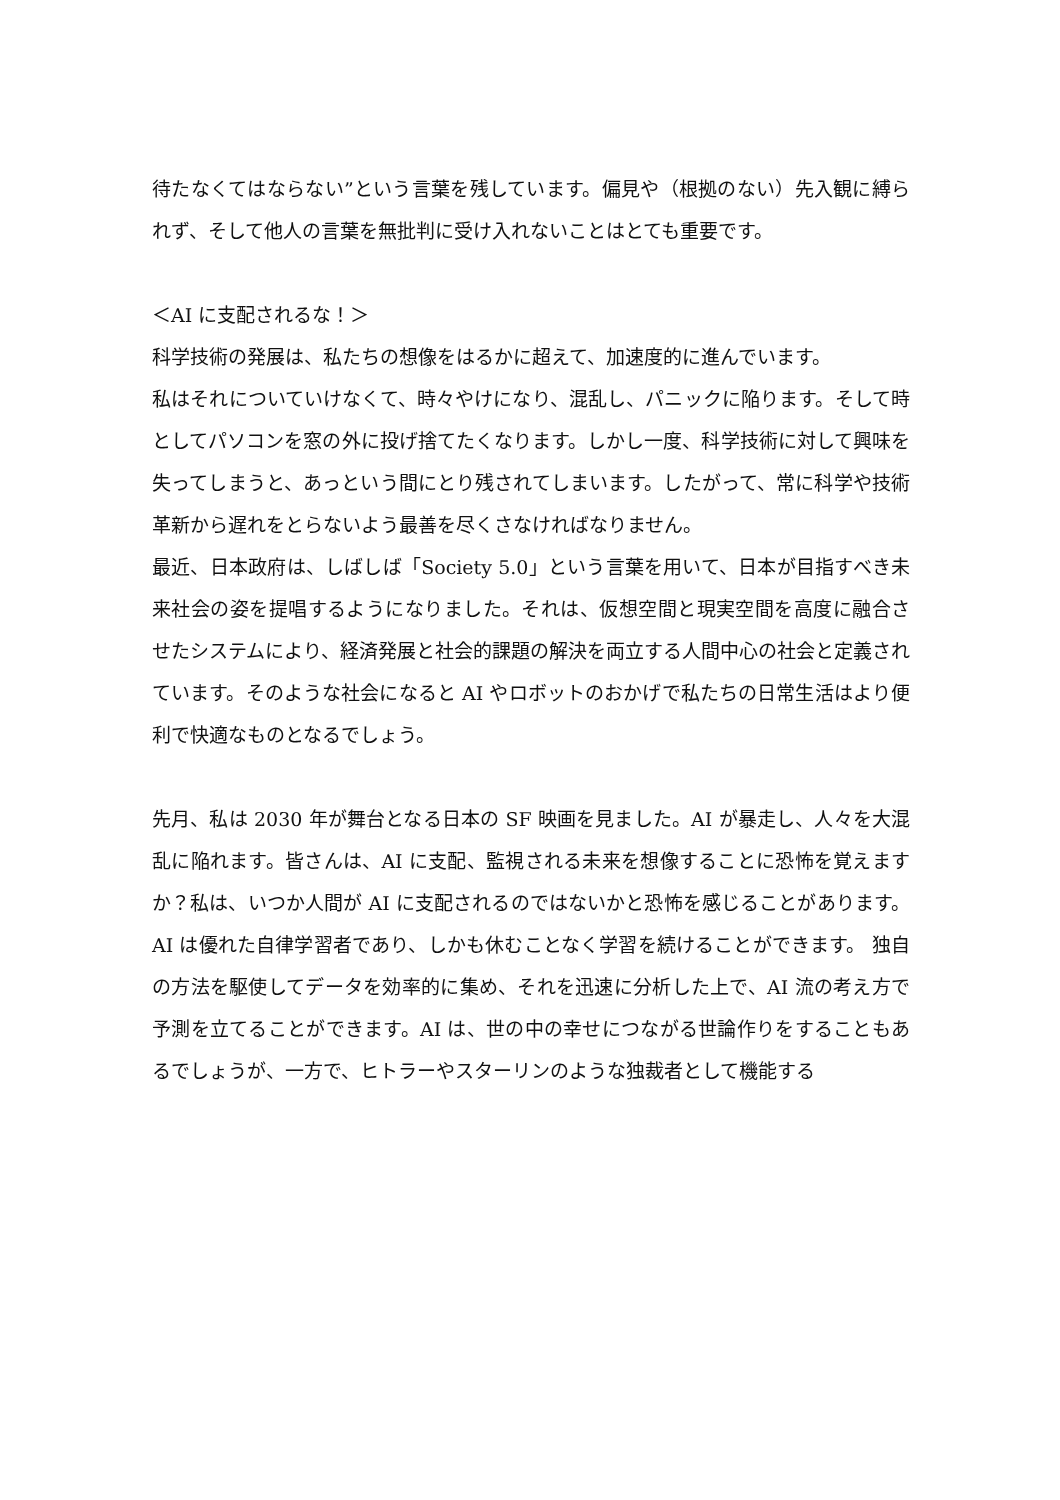待たなくてはならない”という言葉を残しています。偏見や（根拠のない）先入観に縛られず、そして他人の言葉を無批判に受け入れないことはとても重要です。
＜AI に支配されるな！＞
科学技術の発展は、私たちの想像をはるかに超えて、加速度的に進んでいます。
私はそれについていけなくて、時々やけになり、混乱し、パニックに陥ります。そして時としてパソコンを窓の外に投げ捨てたくなります。しかし一度、科学技術に対して興味を失ってしまうと、あっという間にとり残されてしまいます。したがって、常に科学や技術革新から遅れをとらないよう最善を尽くさなければなりません。
最近、日本政府は、しばしば「Society 5.0」という言葉を用いて、日本が目指すべき未来社会の姿を提唱するようになりました。それは、仮想空間と現実空間を高度に融合させたシステムにより、経済発展と社会的課題の解決を両立する人間中心の社会と定義されています。そのような社会になると AI やロボットのおかげで私たちの日常生活はより便利で快適なものとなるでしょう。
先月、私は 2030 年が舞台となる日本の SF 映画を見ました。AI が暴走し、人々を大混乱に陥れます。皆さんは、AI に支配、監視される未来を想像することに恐怖を覚えますか？私は、いつか人間が AI に支配されるのではないかと恐怖を感じることがあります。AI は優れた自律学習者であり、しかも休むことなく学習を続けることができます。 独自の方法を駆使してデータを効率的に集め、それを迅速に分析した上で、AI 流の考え方で予測を立てることができます。AI は、世の中の幸せにつながる世論作りをすることもあるでしょうが、一方で、ヒトラーやスターリンのような独裁者として機能する